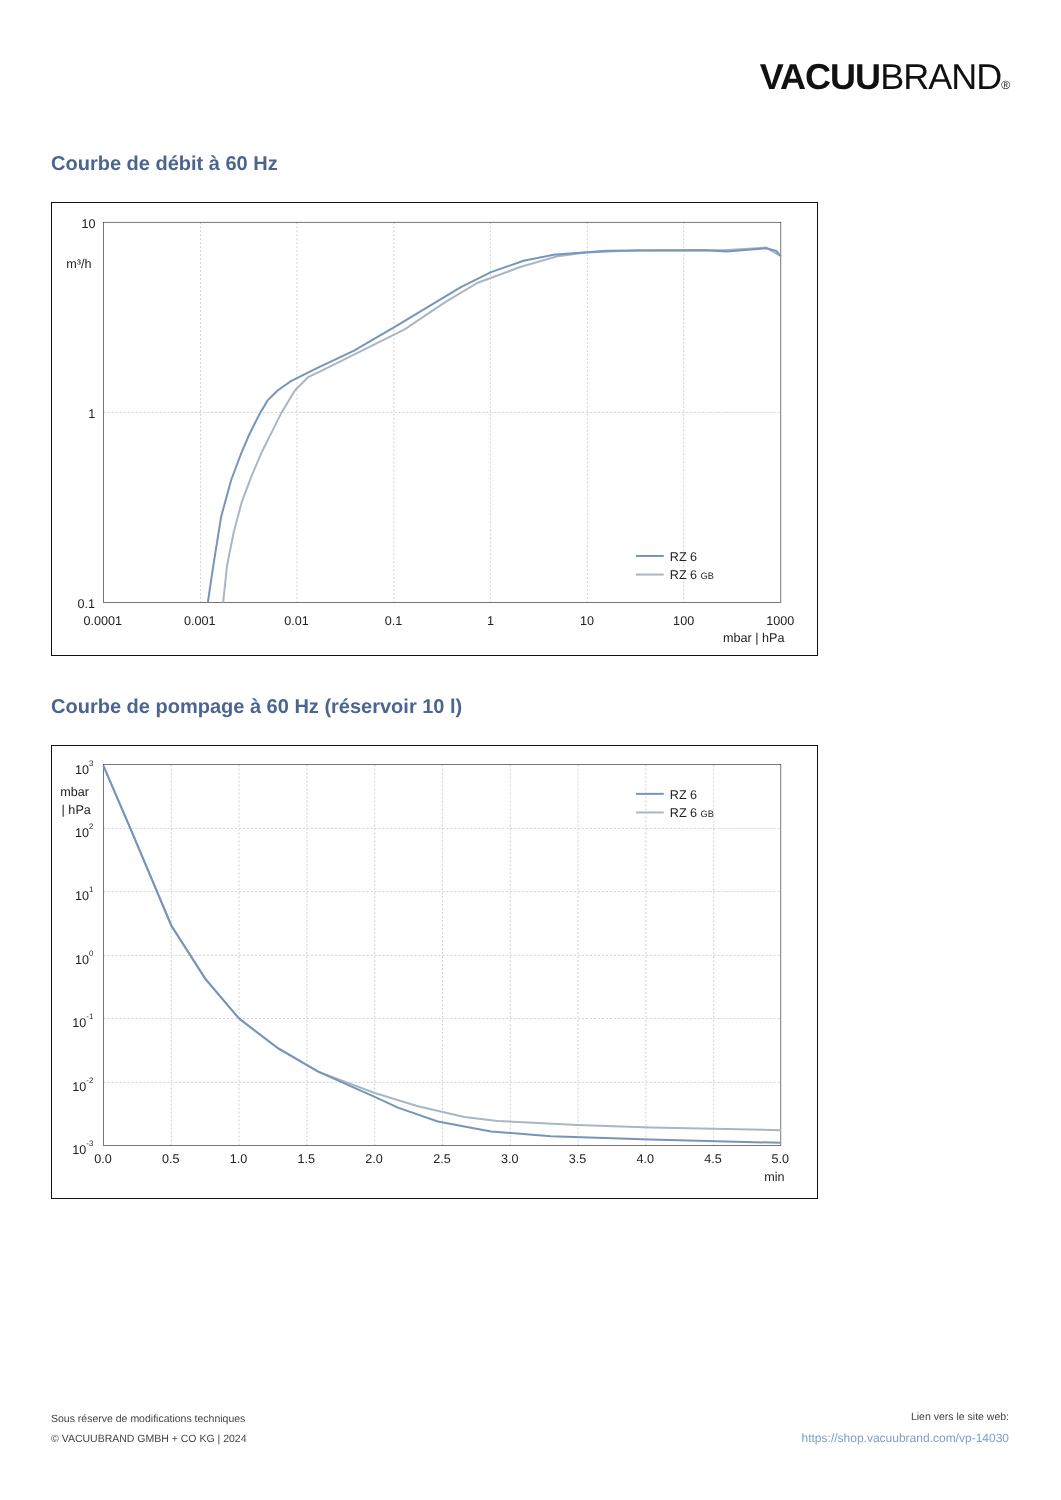VACUUBRAND®
Courbe de débit à 60 Hz
10
1
0.1
m³/h
0.0001
0.001
0.01
0.1
1
10
100
1000
mbar | hPa
RZ 6
RZ 6 GB
Courbe de pompage à 60 Hz (réservoir 10 l)
103
mbar
| hPa
102
101
100
10-1
10-2
10-3
0.0
0.5
1.0
1.5
2.0
2.5
3.0
3.5
4.0
4.5
5.0
min
RZ 6
RZ 6 GB
Sous réserve de modifications techniques
© VACUUBRAND GMBH + CO KG | 2024
Lien vers le site web:
https://shop.vacuubrand.com/vp-14030